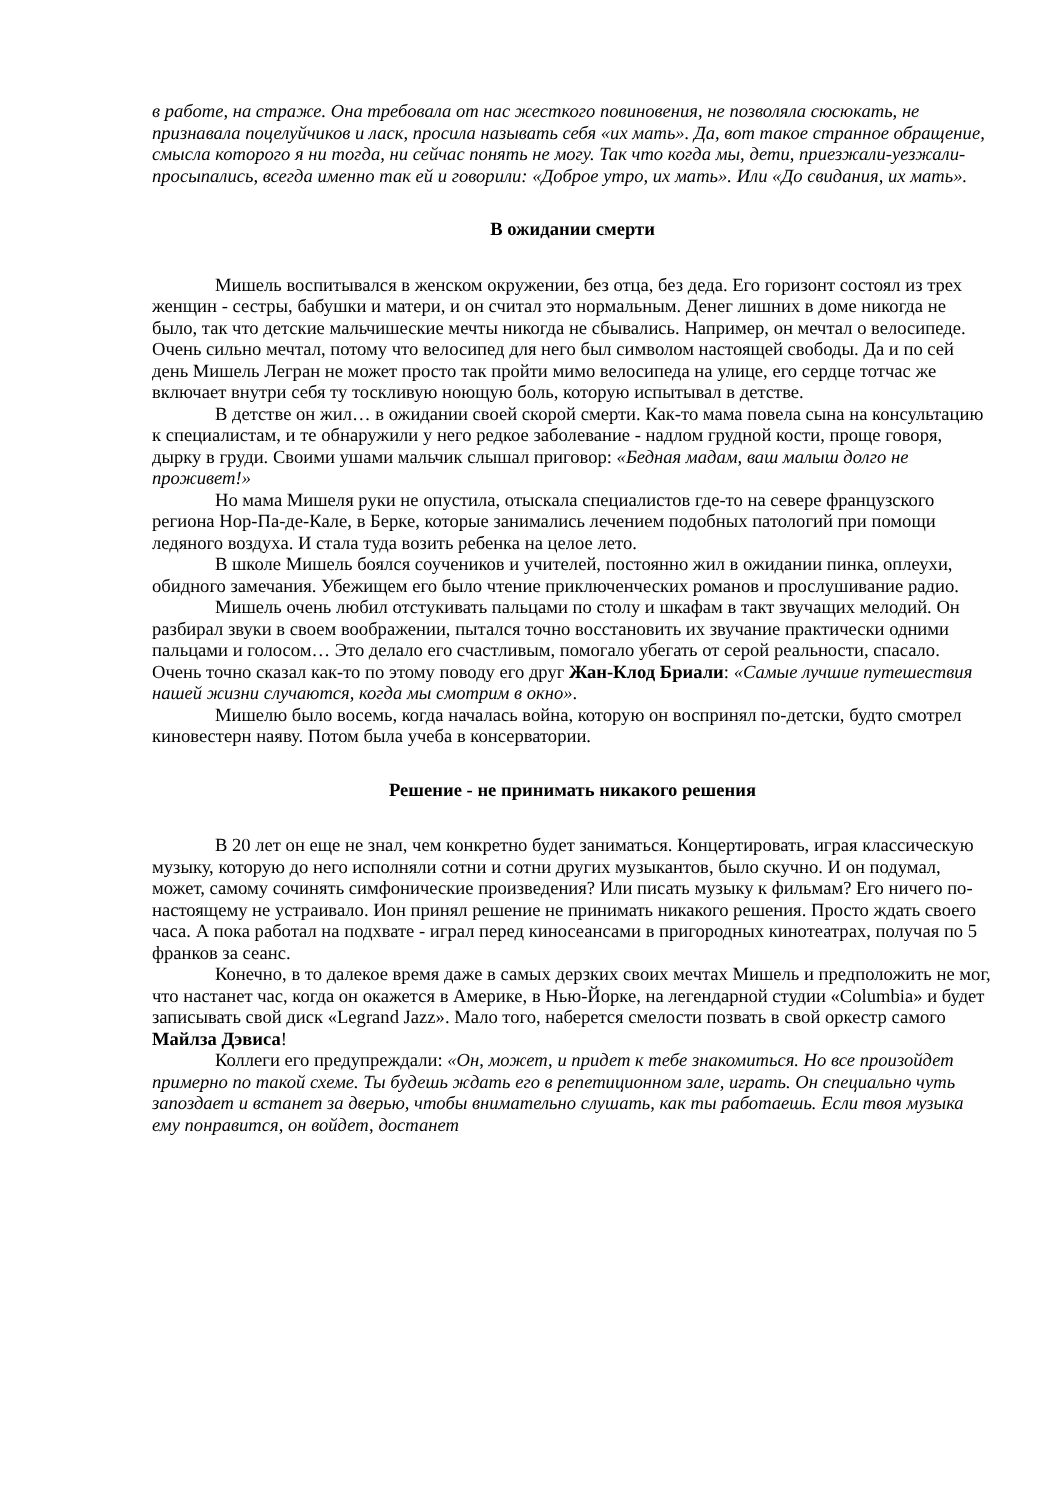в работе, на страже. Она требовала от нас жесткого повиновения, не позволяла сюсюкать, не признавала поцелуйчиков и ласк, просила называть себя «их мать». Да, вот такое странное обращение, смысла которого я ни тогда, ни сейчас понять не могу. Так что когда мы, дети, приезжали-уезжали-просыпались, всегда именно так ей и говорили: «Доброе утро, их мать». Или «До свидания, их мать».
В ожидании смерти
Мишель воспитывался в женском окружении, без отца, без деда. Его горизонт состоял из трех женщин - сестры, бабушки и матери, и он считал это нормальным. Денег лишних в доме никогда не было, так что детские мальчишеские мечты никогда не сбывались. Например, он мечтал о велосипеде. Очень сильно мечтал, потому что велосипед для него был символом настоящей свободы. Да и по сей день Мишель Легран не может просто так пройти мимо велосипеда на улице, его сердце тотчас же включает внутри себя ту тоскливую ноющую боль, которую испытывал в детстве.
В детстве он жил… в ожидании своей скорой смерти. Как-то мама повела сына на консультацию к специалистам, и те обнаружили у него редкое заболевание - надлом грудной кости, проще говоря, дырку в груди. Своими ушами мальчик слышал приговор: «Бедная мадам, ваш малыш долго не проживет!»
Но мама Мишеля руки не опустила, отыскала специалистов где-то на севере французского региона Нор-Па-де-Кале, в Берке, которые занимались лечением подобных патологий при помощи ледяного воздуха. И стала туда возить ребенка на целое лето.
В школе Мишель боялся соучеников и учителей, постоянно жил в ожидании пинка, оплеухи, обидного замечания. Убежищем его было чтение приключенческих романов и прослушивание радио.
Мишель очень любил отстукивать пальцами по столу и шкафам в такт звучащих мелодий. Он разбирал звуки в своем воображении, пытался точно восстановить их звучание практически одними пальцами и голосом… Это делало его счастливым, помогало убегать от серой реальности, спасало. Очень точно сказал как-то по этому поводу его друг Жан-Клод Бриали: «Самые лучшие путешествия нашей жизни случаются, когда мы смотрим в окно».
Мишелю было восемь, когда началась война, которую он воспринял по-детски, будто смотрел киновестерн наяву. Потом была учеба в консерватории.
Решение - не принимать никакого решения
В 20 лет он еще не знал, чем конкретно будет заниматься. Концертировать, играя классическую музыку, которую до него исполняли сотни и сотни других музыкантов, было скучно. И он подумал, может, самому сочинять симфонические произведения? Или писать музыку к фильмам? Его ничего по-настоящему не устраивало. Ион принял решение не принимать никакого решения. Просто ждать своего часа. А пока работал на подхвате - играл перед киносеансами в пригородных кинотеатрах, получая по 5 франков за сеанс.
Конечно, в то далекое время даже в самых дерзких своих мечтах Мишель и предположить не мог, что настанет час, когда он окажется в Америке, в Нью-Йорке, на легендарной студии «Columbia» и будет записывать свой диск «Legrand Jazz». Мало того, наберется смелости позвать в свой оркестр самого Майлза Дэвиса!
Коллеги его предупреждали: «Он, может, и придет к тебе знакомиться. Но все произойдет примерно по такой схеме. Ты будешь ждать его в репетиционном зале, играть. Он специально чуть запоздает и встанет за дверью, чтобы внимательно слушать, как ты работаешь. Если твоя музыка ему понравится, он войдет, достанет